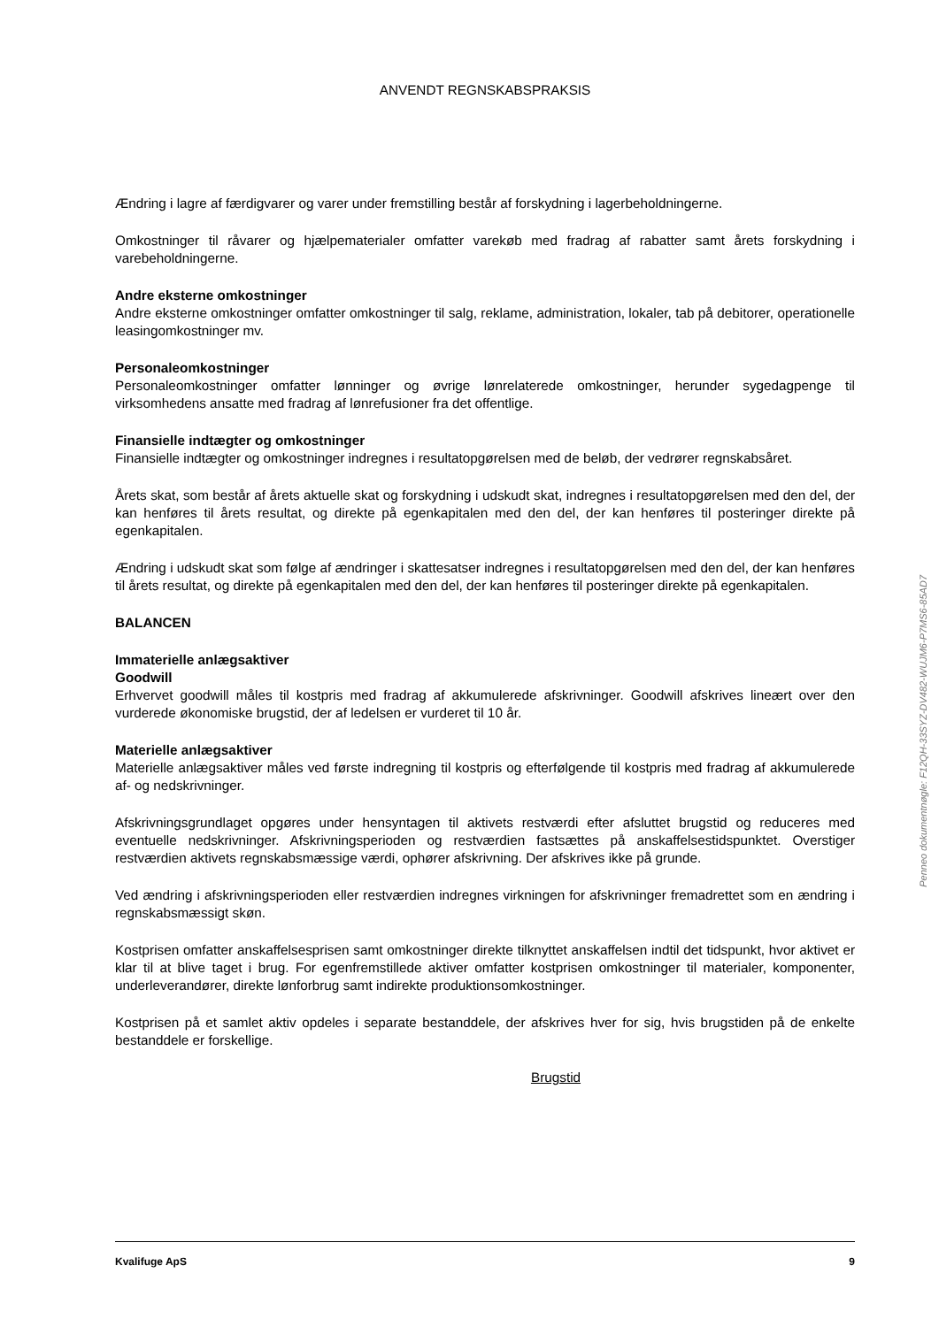ANVENDT REGNSKABSPRAKSIS
Ændring i lagre af færdigvarer og varer under fremstilling består af forskydning i lagerbeholdningerne.
Omkostninger til råvarer og hjælpematerialer omfatter varekøb med fradrag af rabatter samt årets forskydning i varebeholdningerne.
Andre eksterne omkostninger
Andre eksterne omkostninger omfatter omkostninger til salg, reklame, administration, lokaler, tab på debitorer, operationelle leasingomkostninger mv.
Personaleomkostninger
Personaleomkostninger omfatter lønninger og øvrige lønrelaterede omkostninger, herunder sygedagpenge til virksomhedens ansatte med fradrag af lønrefusioner fra det offentlige.
Finansielle indtægter og omkostninger
Finansielle indtægter og omkostninger indregnes i resultatopgørelsen med de beløb, der vedrører regnskabsåret.
Årets skat, som består af årets aktuelle skat og forskydning i udskudt skat, indregnes i resultatopgørelsen med den del, der kan henføres til årets resultat, og direkte på egenkapitalen med den del, der kan henføres til posteringer direkte på egenkapitalen.
Ændring i udskudt skat som følge af ændringer i skattesatser indregnes i resultatopgørelsen med den del, der kan henføres til årets resultat, og direkte på egenkapitalen med den del, der kan henføres til posteringer direkte på egenkapitalen.
BALANCEN
Immaterielle anlægsaktiver
Goodwill
Erhvervet goodwill måles til kostpris med fradrag af akkumulerede afskrivninger. Goodwill afskrives lineært over den vurderede økonomiske brugstid, der af ledelsen er vurderet til 10 år.
Materielle anlægsaktiver
Materielle anlægsaktiver måles ved første indregning til kostpris og efterfølgende til kostpris med fradrag af akkumulerede af- og nedskrivninger.
Afskrivningsgrundlaget opgøres under hensyntagen til aktivets restværdi efter afsluttet brugstid og reduceres med eventuelle nedskrivninger. Afskrivningsperioden og restværdien fastsættes på anskaffelsestidspunktet. Overstiger restværdien aktivets regnskabsmæssige værdi, ophører afskrivning. Der afskrives ikke på grunde.
Ved ændring i afskrivningsperioden eller restværdien indregnes virkningen for afskrivninger fremadrettet som en ændring i regnskabsmæssigt skøn.
Kostprisen omfatter anskaffelsesprisen samt omkostninger direkte tilknyttet anskaffelsen indtil det tidspunkt, hvor aktivet er klar til at blive taget i brug. For egenfremstillede aktiver omfatter kostprisen omkostninger til materialer, komponenter, underleverandører, direkte lønforbrug samt indirekte produktionsomkostninger.
Kostprisen på et samlet aktiv opdeles i separate bestanddele, der afskrives hver for sig, hvis brugstiden på de enkelte bestanddele er forskellige.
Brugstid
Penneo dokumentnøgle: F12QH-33SYZ-DV482-WUJM6-P7MS6-85AD7
Kvalifuge ApS 9